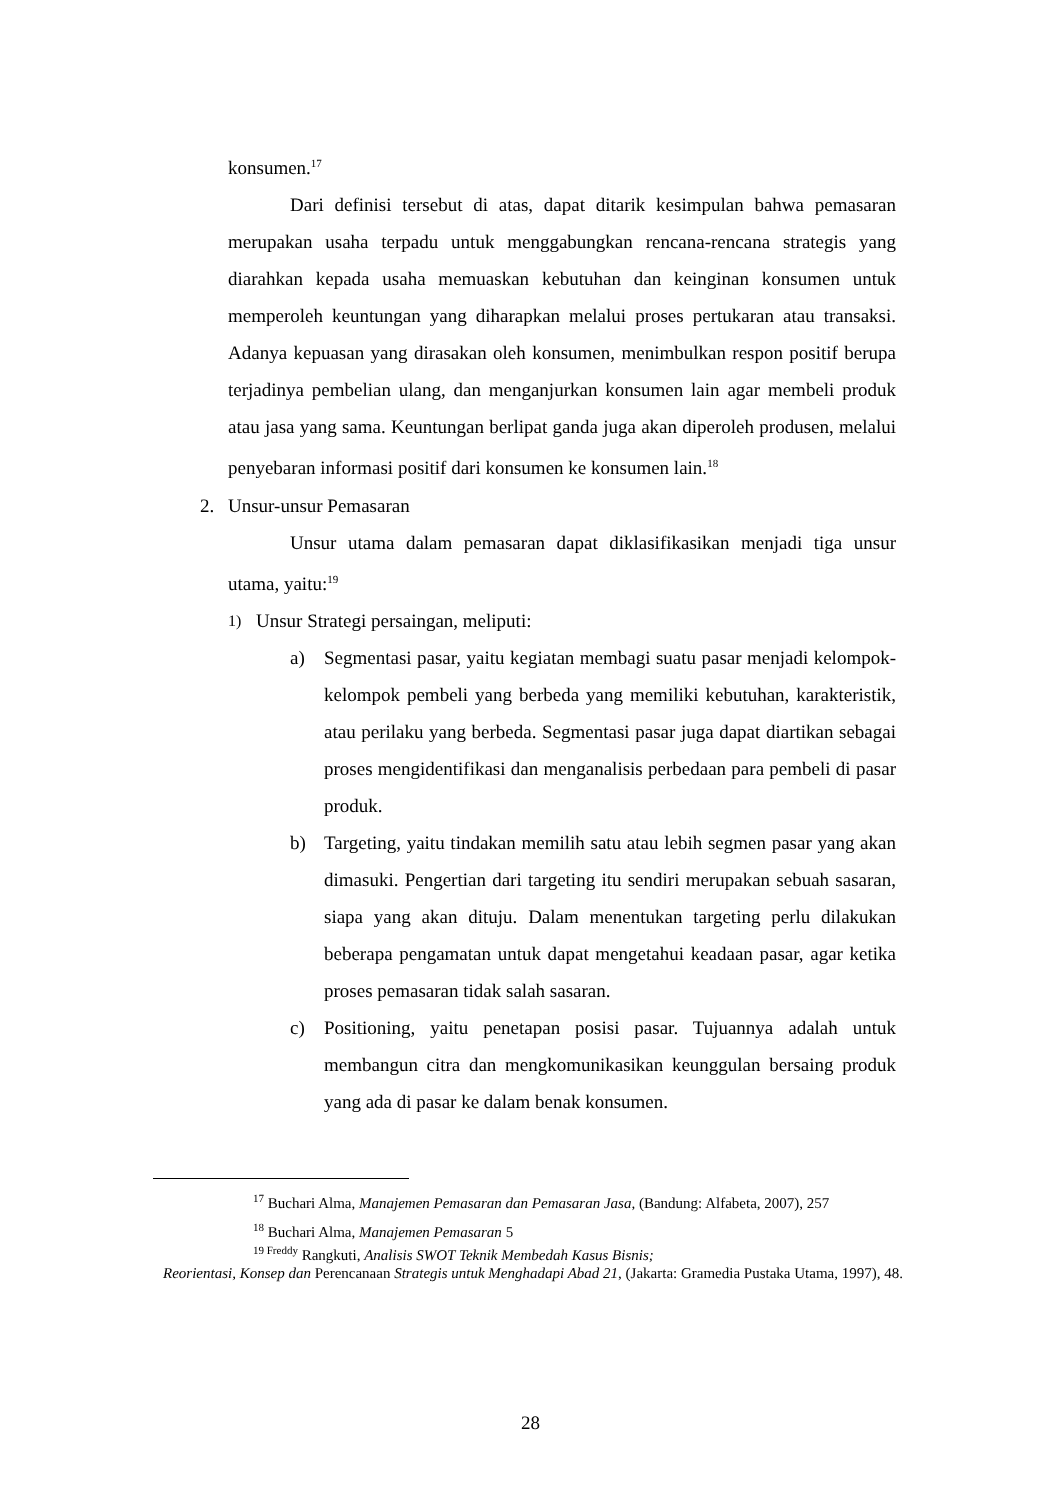konsumen.<sup>17</sup>
Dari definisi tersebut di atas, dapat ditarik kesimpulan bahwa pemasaran merupakan usaha terpadu untuk menggabungkan rencana-rencana strategis yang diarahkan kepada usaha memuaskan kebutuhan dan keinginan konsumen untuk memperoleh keuntungan yang diharapkan melalui proses pertukaran atau transaksi. Adanya kepuasan yang dirasakan oleh konsumen, menimbulkan respon positif berupa terjadinya pembelian ulang, dan menganjurkan konsumen lain agar membeli produk atau jasa yang sama. Keuntungan berlipat ganda juga akan diperoleh produsen, melalui penyebaran informasi positif dari konsumen ke konsumen lain.<sup>18</sup>
2. Unsur-unsur Pemasaran
Unsur utama dalam pemasaran dapat diklasifikasikan menjadi tiga unsur utama, yaitu:<sup>19</sup>
1) Unsur Strategi persaingan, meliputi:
a) Segmentasi pasar, yaitu kegiatan membagi suatu pasar menjadi kelompok-kelompok pembeli yang berbeda yang memiliki kebutuhan, karakteristik, atau perilaku yang berbeda. Segmentasi pasar juga dapat diartikan sebagai proses mengidentifikasi dan menganalisis perbedaan para pembeli di pasar produk.
b) Targeting, yaitu tindakan memilih satu atau lebih segmen pasar yang akan dimasuki. Pengertian dari targeting itu sendiri merupakan sebuah sasaran, siapa yang akan dituju. Dalam menentukan targeting perlu dilakukan beberapa pengamatan untuk dapat mengetahui keadaan pasar, agar ketika proses pemasaran tidak salah sasaran.
c) Positioning, yaitu penetapan posisi pasar. Tujuannya adalah untuk membangun citra dan mengkomunikasikan keunggulan bersaing produk yang ada di pasar ke dalam benak konsumen.
<sup>17</sup> Buchari Alma, Manajemen Pemasaran dan Pemasaran Jasa, (Bandung: Alfabeta, 2007), 257
<sup>18</sup> Buchari Alma, Manajemen Pemasaran 5
<sup>19 Freddy</sup> Rangkuti, Analisis SWOT Teknik Membedah Kasus Bisnis;
Reorientasi, Konsep dan Perencanaan Strategis untuk Menghadapi Abad 21, (Jakarta: Gramedia Pustaka Utama, 1997), 48.
28